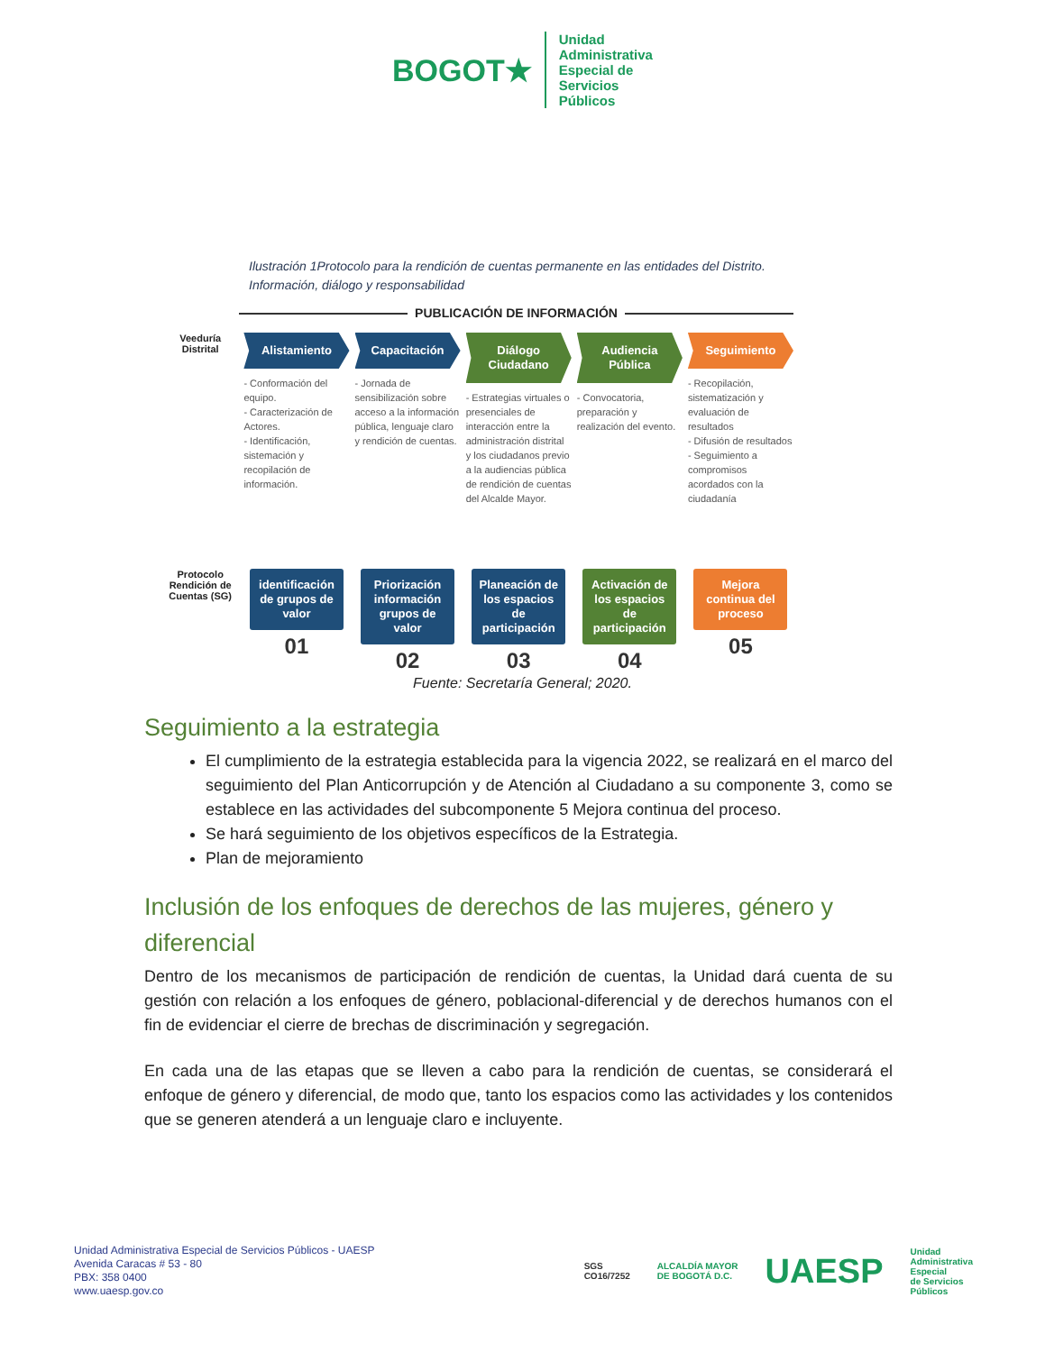BOGOT★
Unidad
Administrativa
Especial de
Servicios
Públicos
Ilustración 1Protocolo para la rendición de cuentas permanente en las entidades del Distrito. Información, diálogo y responsabilidad
PUBLICACIÓN DE INFORMACIÓN
Veeduría Distrital
Alistamiento
- Conformación del equipo.
- Caracterización de Actores.
- Identificación, sistemación y recopilación de información.
Capacitación
- Jornada de sensibilización sobre acceso a la información pública, lenguaje claro y rendición de cuentas.
Diálogo Ciudadano
- Estrategias virtuales o presenciales de interacción entre la administración distrital y los ciudadanos previo a la audiencias pública de rendición de cuentas del Alcalde Mayor.
Audiencia Pública
- Convocatoria, preparación y realización del evento.
Seguimiento
- Recopilación, sistematización y evaluación de resultados
- Difusión de resultados
- Seguimiento a compromisos acordados con la ciudadanía
Protocolo Rendición de Cuentas (SG)
identificación de grupos de valor
01
Priorización información grupos de valor
02
Planeación de los espacios de participación
03
Activación de los espacios de participación
04
Mejora continua del proceso
05
Fuente: Secretaría General; 2020.
Seguimiento a la estrategia
El cumplimiento de la estrategia establecida para la vigencia 2022, se realizará en el marco del seguimiento del Plan Anticorrupción y de Atención al Ciudadano a su componente 3, como se establece en las actividades del subcomponente 5 Mejora continua del proceso.
Se hará seguimiento de los objetivos específicos de la Estrategia.
Plan de mejoramiento
Inclusión de los enfoques de derechos de las mujeres, género y diferencial
Dentro de los mecanismos de participación de rendición de cuentas, la Unidad dará cuenta de su gestión con relación a los enfoques de género, poblacional-diferencial y de derechos humanos con el fin de evidenciar el cierre de brechas de discriminación y segregación.
En cada una de las etapas que se lleven a cabo para la rendición de cuentas, se considerará el enfoque de género y diferencial, de modo que, tanto los espacios como las actividades y los contenidos que se generen atenderá a un lenguaje claro e incluyente.
Unidad Administrativa Especial de Servicios Públicos - UAESP
Avenida Caracas # 53 - 80
PBX: 358 0400
www.uaesp.gov.co
SGS
CO16/7252
ALCALDÍA MAYOR
DE BOGOTÁ D.C.
UAESP
Unidad
Administrativa
Especial
de Servicios
Públicos